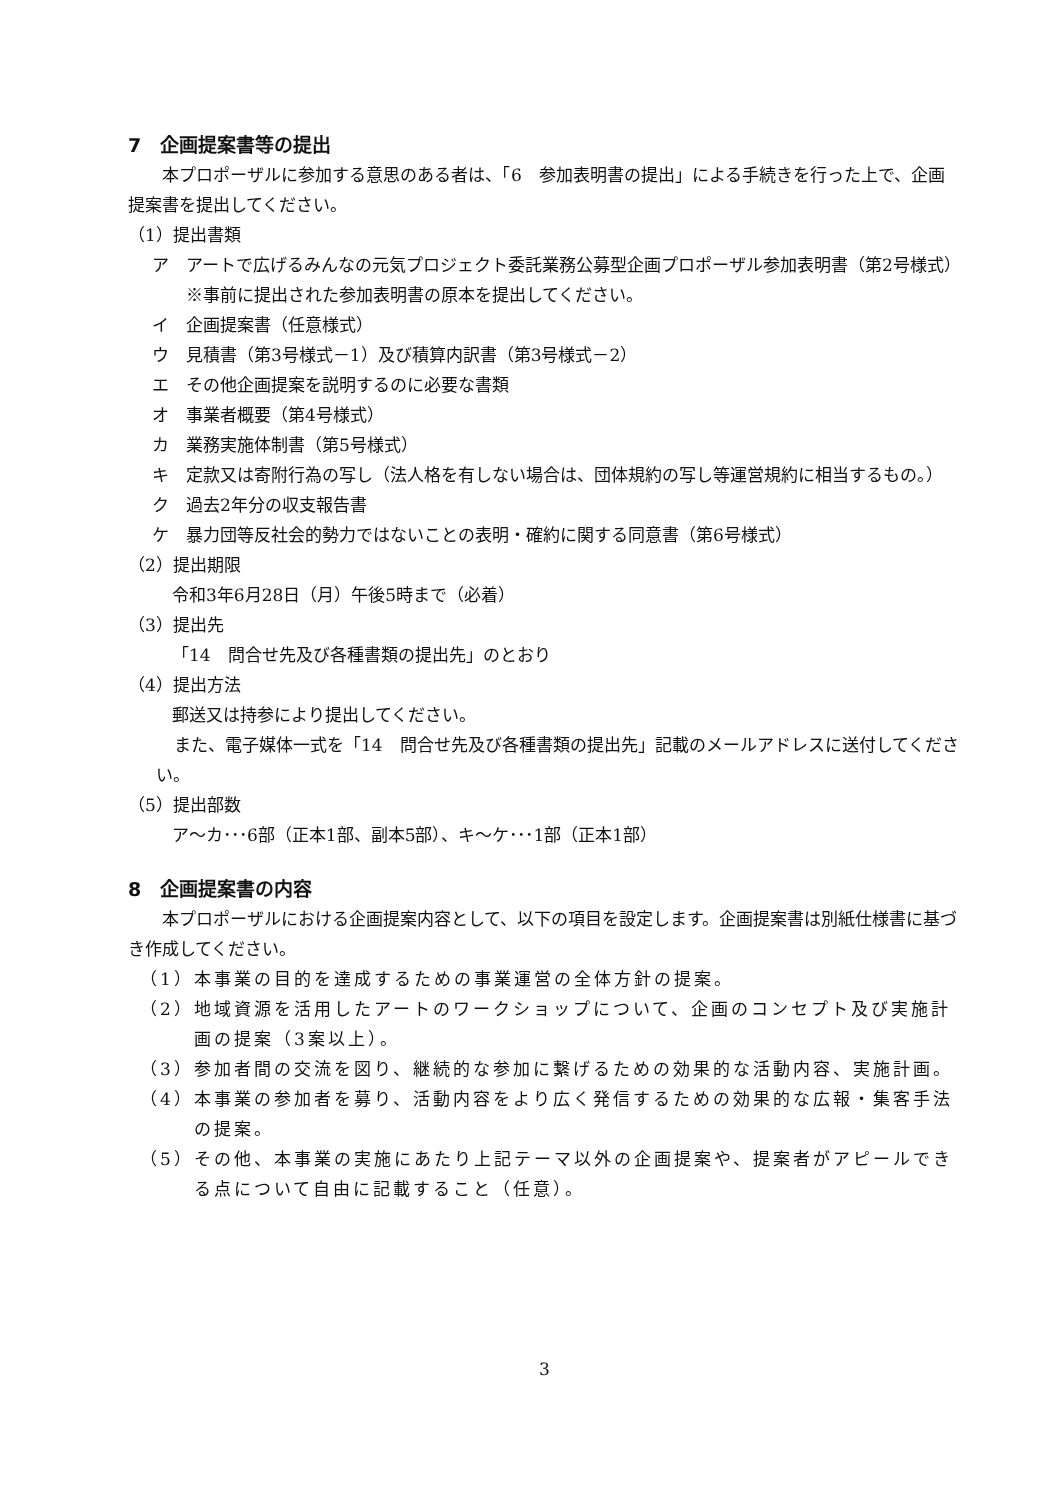7　企画提案書等の提出
本プロポーザルに参加する意思のある者は、「6　参加表明書の提出」による手続きを行った上で、企画提案書を提出してください。
（1）提出書類
ア　アートで広げるみんなの元気プロジェクト委託業務公募型企画プロポーザル参加表明書（第2号様式）
※事前に提出された参加表明書の原本を提出してください。
イ　企画提案書（任意様式）
ウ　見積書（第3号様式－1）及び積算内訳書（第3号様式－2）
エ　その他企画提案を説明するのに必要な書類
オ　事業者概要（第4号様式）
カ　業務実施体制書（第5号様式）
キ　定款又は寄附行為の写し（法人格を有しない場合は、団体規約の写し等運営規約に相当するもの。）
ク　過去2年分の収支報告書
ケ　暴力団等反社会的勢力ではないことの表明・確約に関する同意書（第6号様式）
（2）提出期限
令和3年6月28日（月）午後5時まで（必着）
（3）提出先
「14　問合せ先及び各種書類の提出先」のとおり
（4）提出方法
郵送又は持参により提出してください。
また、電子媒体一式を「14　問合せ先及び各種書類の提出先」記載のメールアドレスに送付してください。
（5）提出部数
ア～カ･･･6部（正本1部、副本5部）、キ～ケ･･･1部（正本1部）
8　企画提案書の内容
本プロポーザルにおける企画提案内容として、以下の項目を設定します。企画提案書は別紙仕様書に基づき作成してください。
（1）本事業の目的を達成するための事業運営の全体方針の提案。
（2）地域資源を活用したアートのワークショップについて、企画のコンセプト及び実施計画の提案（3案以上）。
（3）参加者間の交流を図り、継続的な参加に繋げるための効果的な活動内容、実施計画。
（4）本事業の参加者を募り、活動内容をより広く発信するための効果的な広報・集客手法の提案。
（5）その他、本事業の実施にあたり上記テーマ以外の企画提案や、提案者がアピールできる点について自由に記載すること（任意）。
3